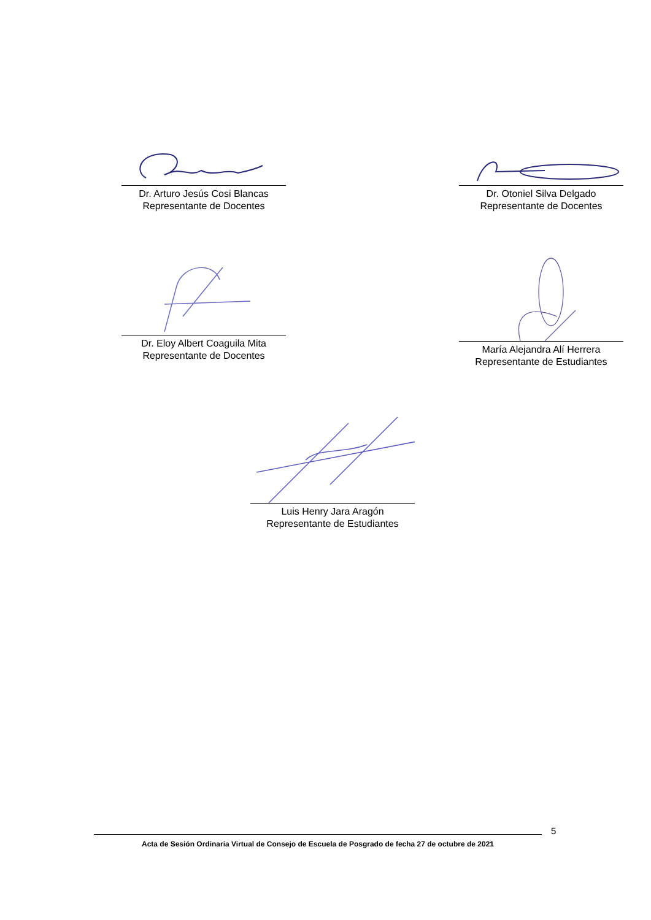Dr. Arturo Jesús Cosi Blancas
Representante de Docentes
Dr. Otoniel Silva Delgado
Representante de Docentes
Dr. Eloy Albert Coaguila Mita
Representante de Docentes
María Alejandra Alí Herrera
Representante de Estudiantes
Luis Henry Jara Aragón
Representante de Estudiantes
5
Acta de Sesión Ordinaria Virtual de Consejo de Escuela de Posgrado de fecha 27 de octubre de 2021